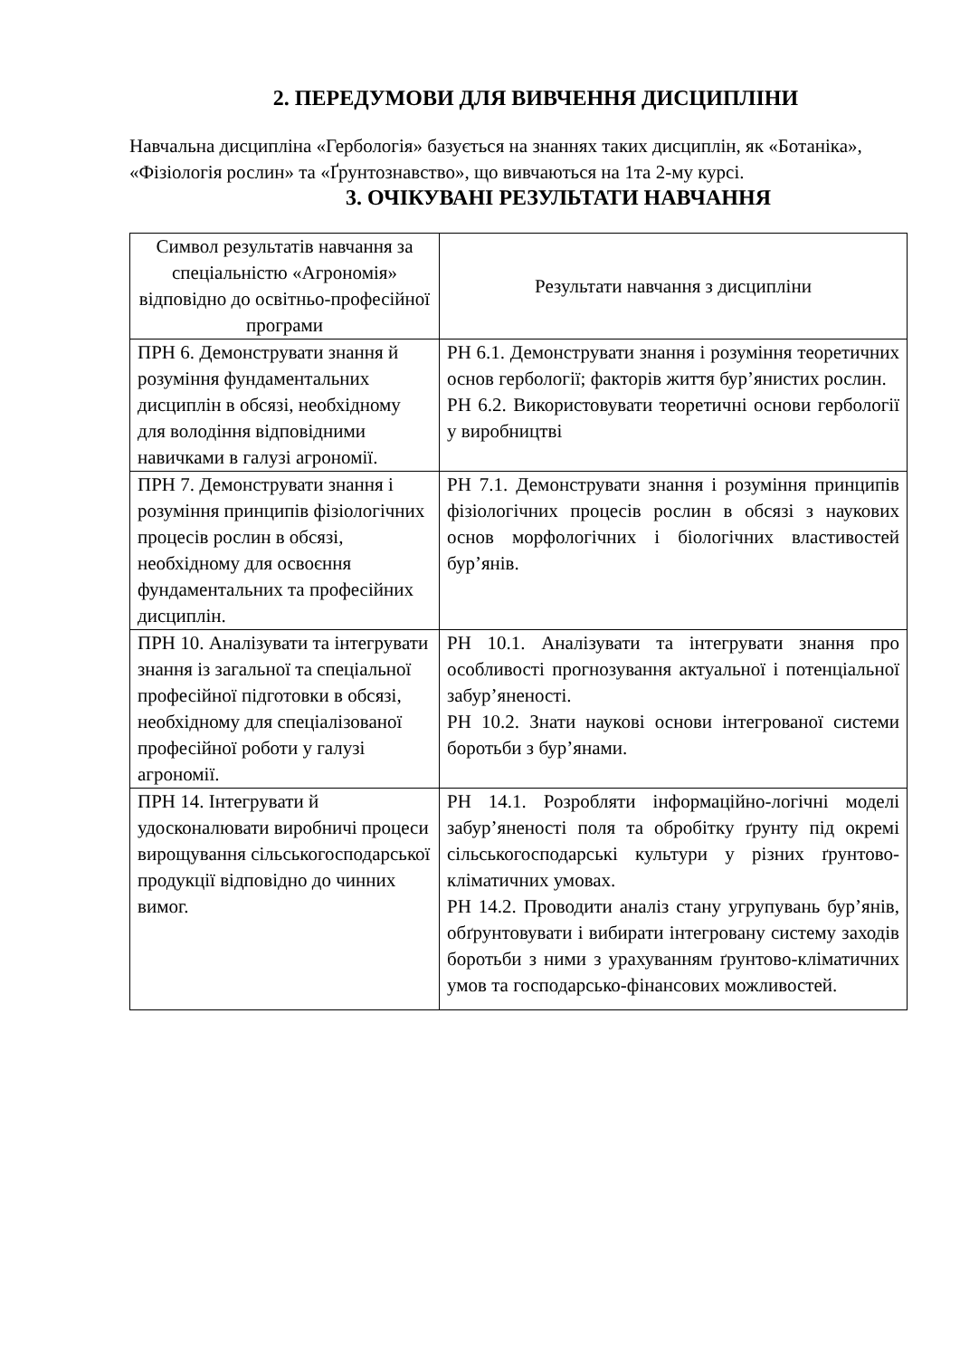2. ПЕРЕДУМОВИ ДЛЯ ВИВЧЕННЯ ДИСЦИПЛІНИ
Навчальна дисципліна «Гербологія» базується на знаннях таких дисциплін, як «Ботаніка», «Фізіологія рослин» та «Ґрунтознавство», що вивчаються на 1та 2-му курсі.
3. ОЧІКУВАНІ РЕЗУЛЬТАТИ НАВЧАННЯ
| Символ результатів навчання за спеціальністю «Агрономія» відповідно до освітньо-професійної програми | Результати навчання з дисципліни |
| ПРН 6. Демонструвати знання й розуміння фундаментальних дисциплін в обсязі, необхідному для володіння відповідними навичками в галузі агрономії. | РН 6.1. Демонструвати знання і розуміння теоретичних основ гербології; факторів життя бур’янистих рослин. РН 6.2. Використовувати теоретичні основи гербології у виробництві |
| ПРН 7. Демонструвати знання і розуміння принципів фізіологічних процесів рослин в обсязі, необхідному для освоєння фундаментальних та професійних дисциплін. | РН 7.1. Демонструвати знання і розуміння принципів фізіологічних процесів рослин в обсязі з наукових основ морфологічних і біологічних властивостей бур’янів. |
| ПРН 10. Аналізувати та інтегрувати знання із загальної та спеціальної професійної підготовки в обсязі, необхідному для спеціалізованої професійної роботи у галузі агрономії. | РН 10.1. Аналізувати та інтегрувати знання про особливості прогнозування актуальної і потенціальної забур’яненості. РН 10.2. Знати наукові основи інтегрованої системи боротьби з бур’янами. |
| ПРН 14. Інтегрувати й удосконалювати виробничі процеси вирощування сільськогосподарської продукції відповідно до чинних вимог. | РН 14.1. Розробляти інформаційно-логічні моделі забур’яненості поля та обробітку ґрунту під окремі сільськогосподарські культури у різних ґрунтово-кліматичних умовах. РН 14.2. Проводити аналіз стану угрупувань бур’янів, обґрунтовувати і вибирати інтегровану систему заходів боротьби з ними з урахуванням ґрунтово-кліматичних умов та господарсько-фінансових можливостей. |